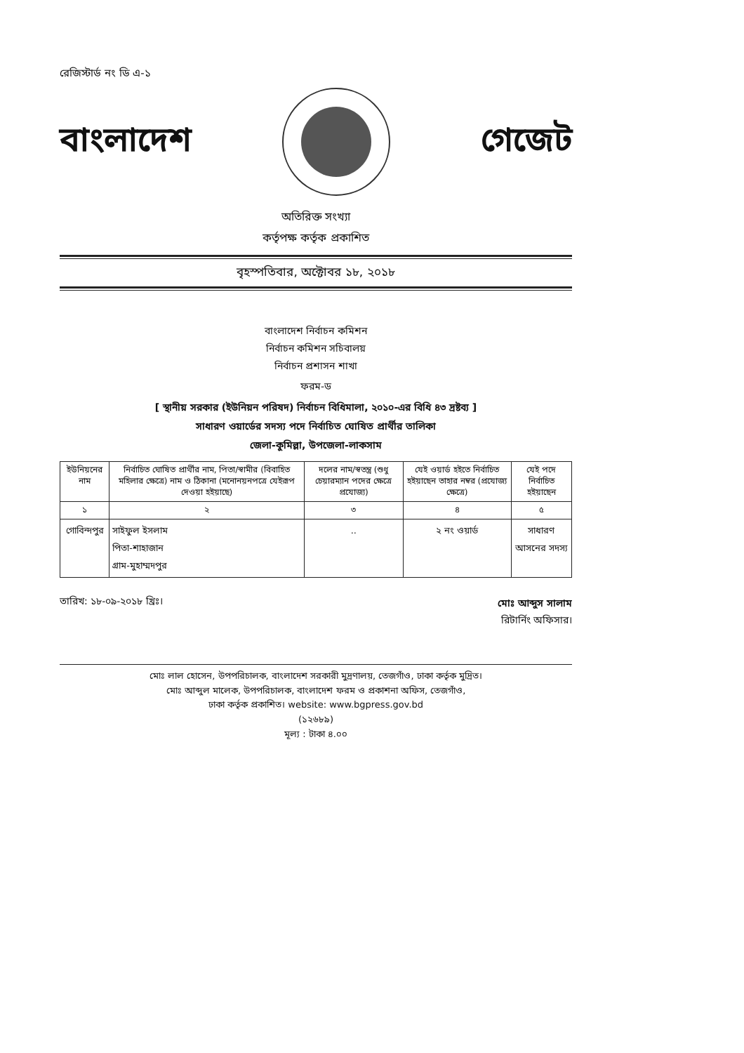রেজিস্টার্ড নং ডি এ-১
বাংলাদেশ গেজেট
অতিরিক্ত সংখ্যা
কর্তৃপক্ষ কর্তৃক প্রকাশিত
বৃহস্পতিবার, অক্টোবর ১৮, ২০১৮
বাংলাদেশ নির্বাচন কমিশন
নির্বাচন কমিশন সচিবালয়
নির্বাচন প্রশাসন শাখা
ফরম-ড
[ স্থানীয় সরকার (ইউনিয়ন পরিষদ) নির্বাচন বিধিমালা, ২০১০-এর বিধি ৪৩ দ্রষ্টব্য ]
সাধারণ ওয়ার্ডের সদস্য পদে নির্বাচিত ঘোষিত প্রার্থীর তালিকা
জেলা-কুমিল্লা, উপজেলা-লাকসাম
| ইউনিয়নের নাম | নির্বাচিত ঘোষিত প্রার্থীর নাম, পিতা/স্বামীর (বিবাহিত মহিলার ক্ষেত্রে) নাম ও ঠিকানা (মনোনয়নপত্রে যেইরূপ দেওয়া হইয়াছে) | দলের নাম/স্বতন্ত্র (শুধু চেয়ারম্যান পদের ক্ষেত্রে প্রযোজ্য) | যেই ওয়ার্ড হইতে নির্বাচিত হইয়াছেন তাহার নম্বর (প্রযোজ্য ক্ষেত্রে) | যেই পদে নির্বাচিত হইয়াছেন |
| --- | --- | --- | --- | --- |
| ১ | ২ | ৩ | ৪ | ৫ |
| গোবিন্দপুর | সাইফুল ইসলাম পিতা-শাহাজান গ্রাম-মুহাম্মদপুর | .. | ২ নং ওয়ার্ড | সাধারণ আসনের সদস্য |
তারিখ: ১৮-০৯-২০১৮ খ্রিঃ।
মোঃ আব্দুস সালাম
রিটার্নিং অফিসার।
মোঃ লাল হোসেন, উপপরিচালক, বাংলাদেশ সরকারী মুদ্রণালয়, তেজগাঁও, ঢাকা কর্তৃক মুদ্রিত।
মোঃ আব্দুল মালেক, উপপরিচালক, বাংলাদেশ ফরম ও প্রকাশনা অফিস, তেজগাঁও,
ঢাকা কর্তৃক প্রকাশিত। website: www.bgpress.gov.bd
(১২৬৮৯)
মূল্য : টাকা ৪.০০